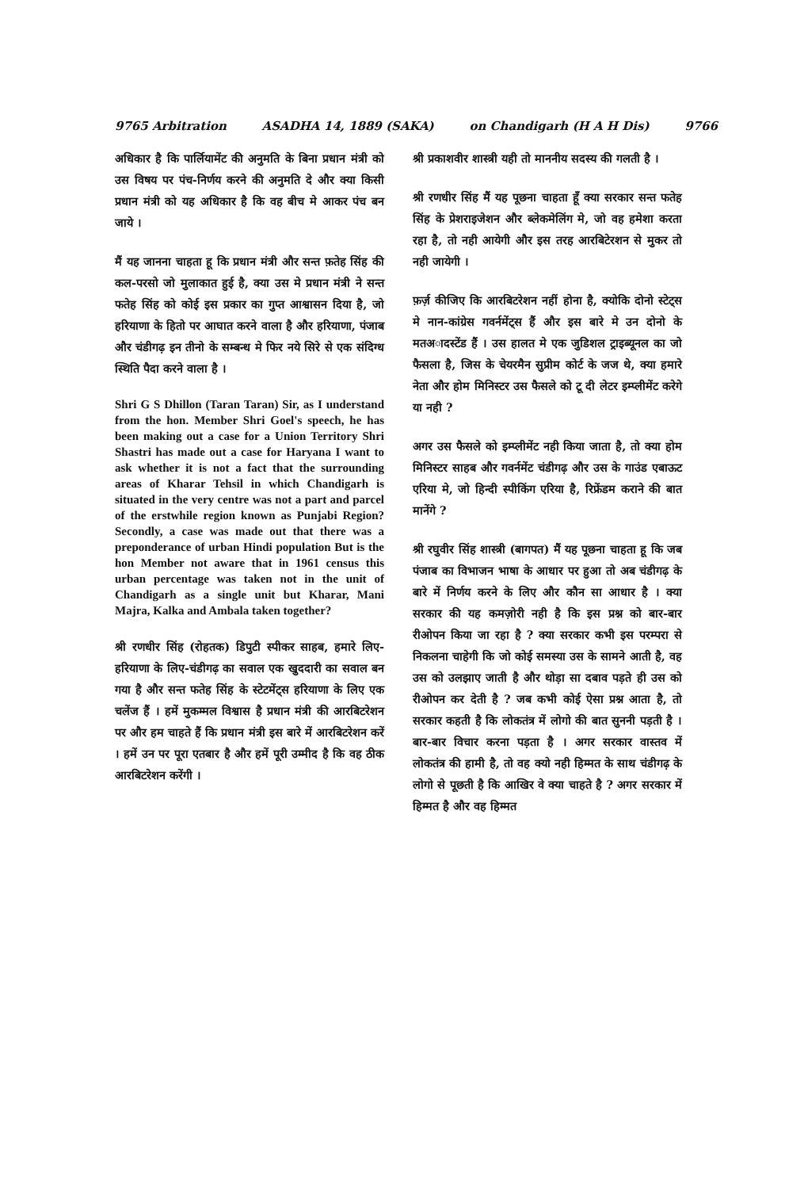9765 Arbitration ASADHA 14, 1889 (SAKA) on Chandigarh (H A H Dis) 9766
अधिकार है कि पार्लियामेंट की अनुमति के बिना प्रधान मंत्री को उस विषय पर पंच-निर्णय करने की अनुमति दे और क्या किसी प्रधान मंत्री को यह अधिकार है कि वह बीच मे आकर पंच बन जाये ।
मैं यह जानना चाहता हू कि प्रधान मंत्री और सन्त फ़तेह सिंह की कल-परसो जो मुलाकात हुई है, क्या उस मे प्रधान मंत्री ने सन्त फतेह सिंह को कोई इस प्रकार का गुप्त आश्वासन दिया है, जो हरियाणा के हितो पर आघात करने वाला है और हरियाणा, पंजाब और चंडीगढ़ इन तीनो के सम्बन्ध मे फिर नये सिरे से एक संदिग्ध स्थिति पैदा करने वाला है ।
Shri G S Dhillon (Taran Taran) Sir, as I understand from the hon. Member Shri Goel's speech, he has been making out a case for a Union Territory Shri Shastri has made out a case for Haryana I want to ask whether it is not a fact that the surrounding areas of Kharar Tehsil in which Chandigarh is situated in the very centre was not a part and parcel of the erstwhile region known as Punjabi Region? Secondly, a case was made out that there was a preponderance of urban Hindi population But is the hon Member not aware that in 1961 census this urban percentage was taken not in the unit of Chandigarh as a single unit but Kharar, Mani Majra, Kalka and Ambala taken together?
श्री रणधीर सिंह (रोहतक) डिपुटी स्पीकर साहब, हमारे लिए-हरियाणा के लिए-चंडीगढ़ का सवाल एक खुददारी का सवाल बन गया है और सन्त फतेह सिंह के स्टेटमेंट्स हरियाणा के लिए एक चलेंज हैं । हमें मुकम्मल विश्वास है प्रधान मंत्री की आरबिटरेशन पर और हम चाहते हैं कि प्रधान मंत्री इस बारे में आरबिटरेशन करें । हमें उन पर पूरा एतबार है और हमें पूरी उम्मीद है कि वह ठीक आरबिटरेशन करेंगी ।
श्री प्रकाशवीर शास्त्री यही तो माननीय सदस्य की गलती है ।
श्री रणधीर सिंह मैं यह पूछना चाहता हूँ क्या सरकार सन्त फतेह सिंह के प्रेशराइजेशन और ब्लेकमेलिंग मे, जो वह हमेशा करता रहा है, तो नही आयेगी और इस तरह आरबिटेरशन से मुकर तो नही जायेगी ।
फ़र्ज़ कीजिए कि आरबिटरेशन नहीं होना है, क्योकि दोनो स्टेट्स मे नान-कांग्रेस गवर्नमेंट्स हैं और इस बारे मे उन दोनो के मतअादस्टेंड हैं । उस हालत मे एक जुडिशल ट्राइब्यूनल का जो फैसला है, जिस के चेयरमैन सुप्रीम कोर्ट के जज थे, क्या हमारे नेता और होम मिनिस्टर उस फैसले को टू दी लेटर इम्प्लीमेंट करेगे या नही ?
अगर उस फैसले को इम्प्लीमेंट नही किया जाता है, तो क्या होम मिनिस्टर साहब और गवर्नमेंट चंडीगढ़ और उस के गाउंड एबाऊट एरिया मे, जो हिन्दी स्पीकिंग एरिया है, रिफ्रेंडम कराने की बात मानेंगे ?
श्री रघुवीर सिंह शास्त्री (बागपत) मैं यह पूछना चाहता हू कि जब पंजाब का विभाजन भाषा के आधार पर हुआ तो अब चंडीगढ़ के बारे में निर्णय करने के लिए और कौन सा आधार है । क्या सरकार की यह कमज़ोरी नही है कि इस प्रश्न को बार-बार रीओपन किया जा रहा है ? क्या सरकार कभी इस परम्परा से निकलना चाहेगी कि जो कोई समस्या उस के सामने आती है, वह उस को उलझाए जाती है और थोड़ा सा दबाव पड़ते ही उस को रीओपन कर देती है ? जब कभी कोई ऐसा प्रश्न आता है, तो सरकार कहती है कि लोकतंत्र में लोगो की बात सुननी पड़ती है । बार-बार विचार करना पड़ता है । अगर सरकार वास्तव में लोकतंत्र की हामी है, तो वह क्यो नही हिम्मत के साथ चंडीगढ़ के लोगो से पूछती है कि आखिर वे क्या चाहते है ? अगर सरकार में हिम्मत है और वह हिम्मत